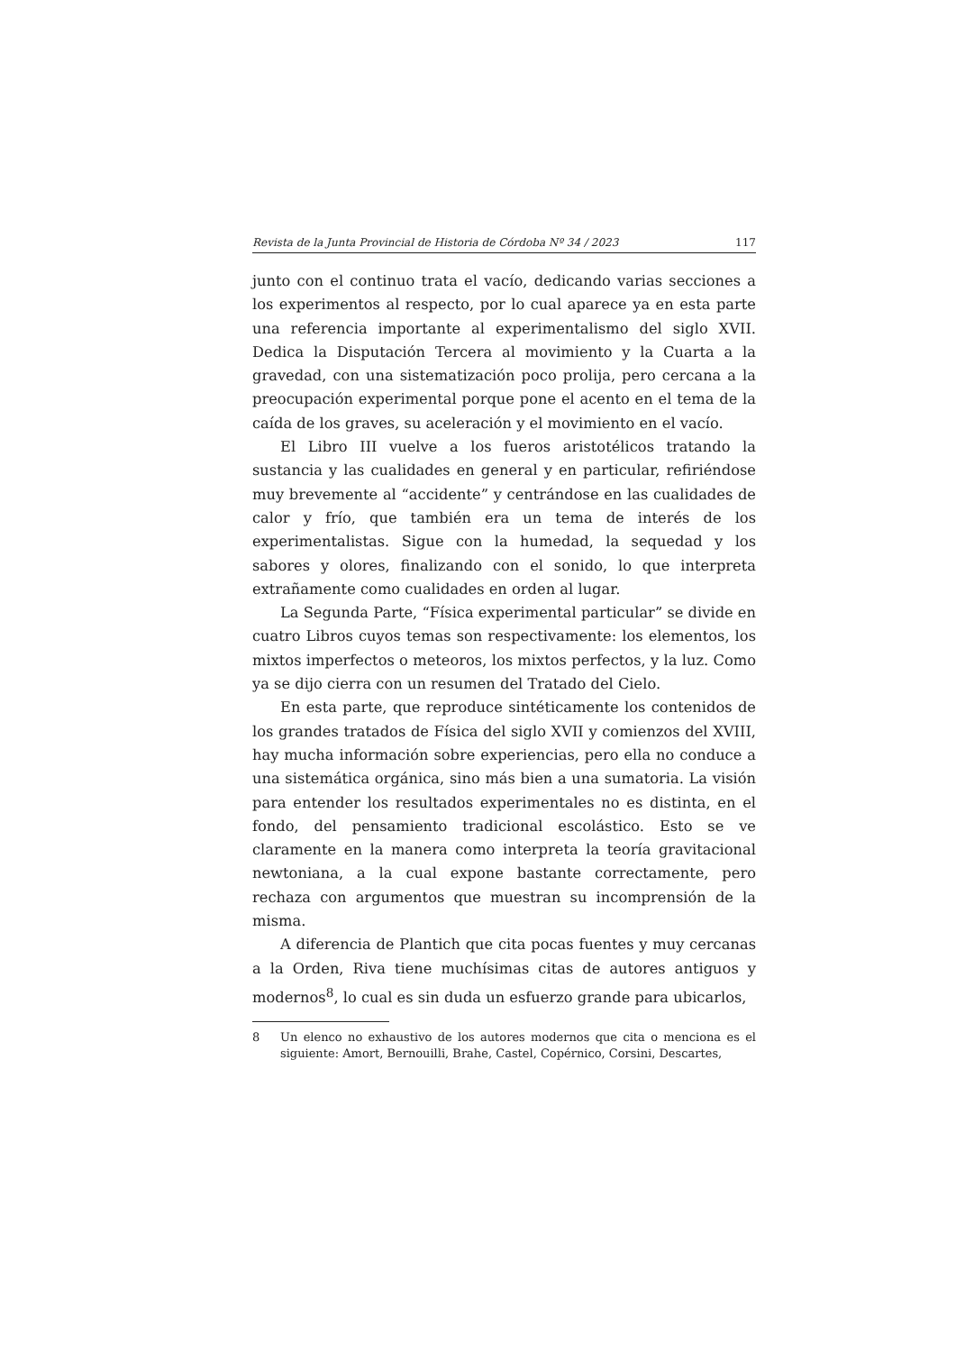Revista de la Junta Provincial de Historia de Córdoba Nº 34 / 2023 117
junto con el continuo trata el vacío, dedicando varias secciones a los experimentos al respecto, por lo cual aparece ya en esta parte una referencia importante al experimentalismo del siglo XVII. Dedica la Disputación Tercera al movimiento y la Cuarta a la gravedad, con una sistematización poco prolija, pero cercana a la preocupación experimental porque pone el acento en el tema de la caída de los graves, su aceleración y el movimiento en el vacío.
El Libro III vuelve a los fueros aristotélicos tratando la sustancia y las cualidades en general y en particular, refiriéndose muy brevemente al “accidente” y centrándose en las cualidades de calor y frío, que también era un tema de interés de los experimentalistas. Sigue con la humedad, la sequedad y los sabores y olores, finalizando con el sonido, lo que interpreta extrañamente como cualidades en orden al lugar.
La Segunda Parte, “Física experimental particular” se divide en cuatro Libros cuyos temas son respectivamente: los elementos, los mixtos imperfectos o meteoros, los mixtos perfectos, y la luz. Como ya se dijo cierra con un resumen del Tratado del Cielo.
En esta parte, que reproduce sintéticamente los contenidos de los grandes tratados de Física del siglo XVII y comienzos del XVIII, hay mucha información sobre experiencias, pero ella no conduce a una sistemática orgánica, sino más bien a una sumatoria. La visión para entender los resultados experimentales no es distinta, en el fondo, del pensamiento tradicional escolástico. Esto se ve claramente en la manera como interpreta la teoría gravitacional newtoniana, a la cual expone bastante correctamente, pero rechaza con argumentos que muestran su incomprensión de la misma.
A diferencia de Plantich que cita pocas fuentes y muy cercanas a la Orden, Riva tiene muchísimas citas de autores antiguos y modernos<sup>8</sup>, lo cual es sin duda un esfuerzo grande para ubicarlos,
8 Un elenco no exhaustivo de los autores modernos que cita o menciona es el siguiente: Amort, Bernouilli, Brahe, Castel, Copérnico, Corsini, Descartes,